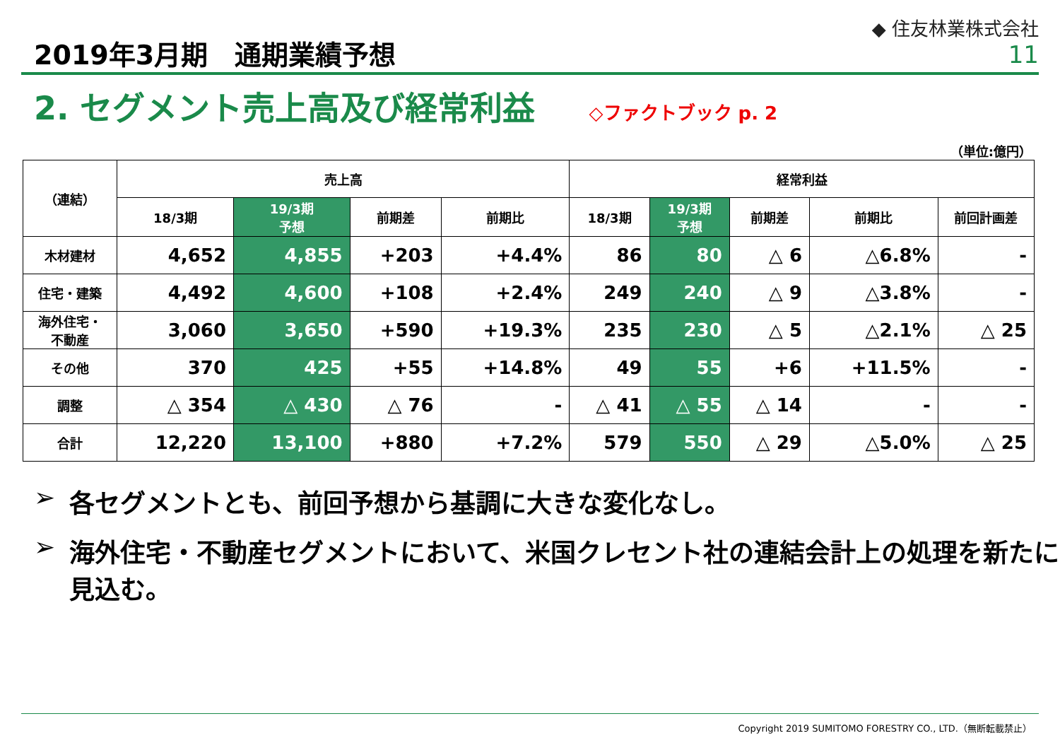2019年3月期　通期業績予想
◆ 住友林業株式会社
11
2. セグメント売上高及び経常利益 ◇ファクトブック p. 2
（単位:億円）
| （連結） | 売上高 | | | | 経常利益 | | | | |
| --- | --- | --- | --- | --- | --- | --- | --- | --- | --- |
| | 18/3期 | 19/3期 予想 | 前期差 | 前期比 | 18/3期 | 19/3期 予想 | 前期差 | 前期比 | 前回計画差 |
| 木材建材 | 4,652 | 4,855 | +203 | +4.4% | 86 | 80 | △ 6 | △6.8% | - |
| 住宅・建築 | 4,492 | 4,600 | +108 | +2.4% | 249 | 240 | △ 9 | △3.8% | - |
| 海外住宅・ 不動産 | 3,060 | 3,650 | +590 | +19.3% | 235 | 230 | △ 5 | △2.1% | △ 25 |
| その他 | 370 | 425 | +55 | +14.8% | 49 | 55 | +6 | +11.5% | - |
| 調整 | △ 354 | △ 430 | △ 76 | - | △ 41 | △ 55 | △ 14 | - | - |
| 合計 | 12,220 | 13,100 | +880 | +7.2% | 579 | 550 | △ 29 | △5.0% | △ 25 |
➢ 各セグメントとも、前回予想から基調に大きな変化なし。
➢ 海外住宅・不動産セグメントにおいて、米国クレセント社の連結会計上の処理を新たに見込む。
Copyright 2019 SUMITOMO FORESTRY CO., LTD.（無断転載禁止）